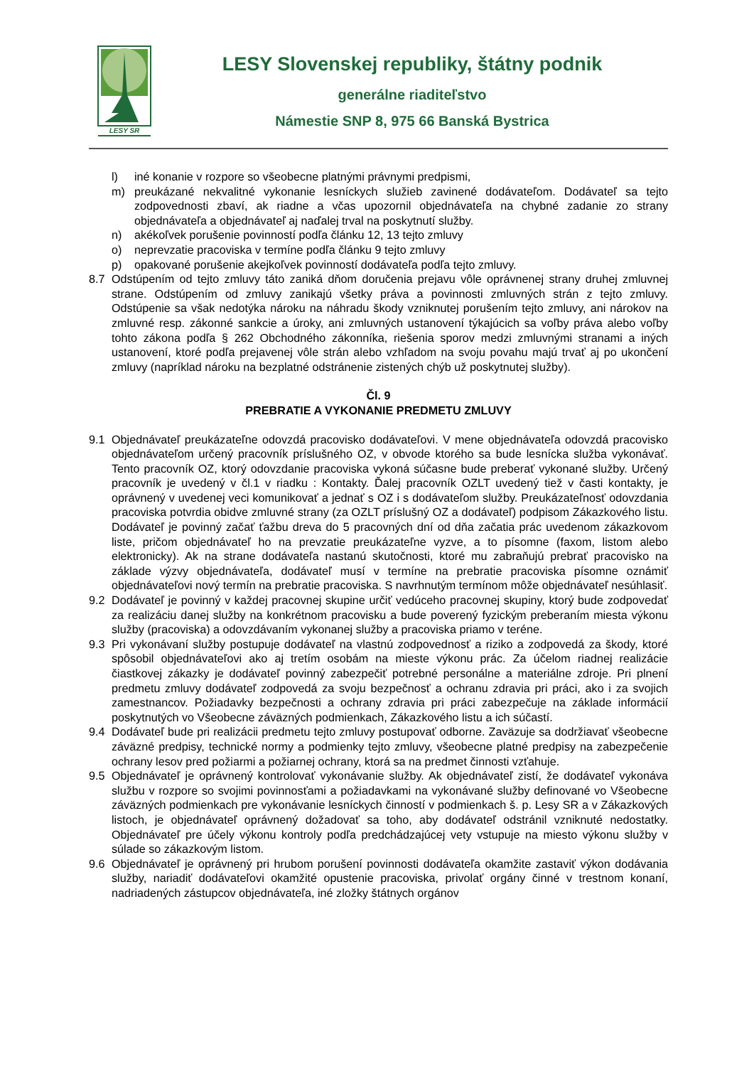LESY SR
LESY Slovenskej republiky, štátny podnik
generálne riaditeľstvo
Námestie SNP 8, 975 66 Banská Bystrica
l) iné konanie v rozpore so všeobecne platnými právnymi predpismi,
m) preukázané nekvalitné vykonanie lesníckych služieb zavinené dodávateľom. Dodávateľ sa tejto zodpovednosti zbaví, ak riadne a včas upozornil objednávateľa na chybné zadanie zo strany objednávateľa a objednávateľ aj naďalej trval na poskytnutí služby.
n) akékoľvek porušenie povinností podľa článku 12, 13 tejto zmluvy
o) neprevzatie pracoviska v termíne podľa článku 9 tejto zmluvy
p) opakované porušenie akejkoľvek povinností dodávateľa podľa tejto zmluvy.
8.7 Odstúpením od tejto zmluvy táto zaniká dňom doručenia prejavu vôle oprávnenej strany druhej zmluvnej strane. Odstúpením od zmluvy zanikajú všetky práva a povinnosti zmluvných strán z tejto zmluvy. Odstúpenie sa však nedotýka nároku na náhradu škody vzniknutej porušením tejto zmluvy, ani nárokov na zmluvné resp. zákonné sankcie a úroky, ani zmluvných ustanovení týkajúcich sa voľby práva alebo voľby tohto zákona podľa § 262 Obchodného zákonníka, riešenia sporov medzi zmluvnými stranami a iných ustanovení, ktoré podľa prejavenej vôle strán alebo vzhľadom na svoju povahu majú trvať aj po ukončení zmluvy (napríklad nároku na bezplatné odstránenie zistených chýb už poskytnutej služby).
Čl. 9
PREBRATIE A VYKONANIE PREDMETU ZMLUVY
9.1 Objednávateľ preukázateľne odovzdá pracovisko dodávateľovi. V mene objednávateľa odovzdá pracovisko objednávateľom určený pracovník príslušného OZ, v obvode ktorého sa bude lesnícka služba vykonávať. Tento pracovník OZ, ktorý odovzdanie pracoviska vykoná súčasne bude preberať vykonané služby. Určený pracovník je uvedený v čl.1 v riadku : Kontakty. Ďalej pracovník OZLT uvedený tiež v časti kontakty, je oprávnený v uvedenej veci komunikovať a jednať s OZ i s dodávateľom služby. Preukázateľnosť odovzdania pracoviska potvrdia obidve zmluvné strany (za OZLT príslušný OZ a dodávateľ) podpisom Zákazkového listu. Dodávateľ je povinný začať ťažbu dreva do 5 pracovných dní od dňa začatia prác uvedenom zákazkovom liste, pričom objednávateľ ho na prevzatie preukázateľne vyzve, a to písomne (faxom, listom alebo elektronicky). Ak na strane dodávateľa nastanú skutočnosti, ktoré mu zabraňujú prebrať pracovisko na základe výzvy objednávateľa, dodávateľ musí v termíne na prebratie pracoviska písomne oznámiť objednávateľovi nový termín na prebratie pracoviska. S navrhnutým termínom môže objednávateľ nesúhlasiť.
9.2 Dodávateľ je povinný v každej pracovnej skupine určiť vedúceho pracovnej skupiny, ktorý bude zodpovedať za realizáciu danej služby na konkrétnom pracovisku a bude poverený fyzickým preberaním miesta výkonu služby (pracoviska) a odovzdávaním vykonanej služby a pracoviska priamo v teréne.
9.3 Pri vykonávaní služby postupuje dodávateľ na vlastnú zodpovednosť a riziko a zodpovedá za škody, ktoré spôsobil objednávateľovi ako aj tretím osobám na mieste výkonu prác. Za účelom riadnej realizácie čiastkovej zákazky je dodávateľ povinný zabezpečiť potrebné personálne a materiálne zdroje. Pri plnení predmetu zmluvy dodávateľ zodpovedá za svoju bezpečnosť a ochranu zdravia pri práci, ako i za svojich zamestnancov. Požiadavky bezpečnosti a ochrany zdravia pri práci zabezpečuje na základe informácií poskytnutých vo Všeobecne záväzných podmienkach, Zákazkového listu a ich súčastí.
9.4 Dodávateľ bude pri realizácii predmetu tejto zmluvy postupovať odborne. Zaväzuje sa dodržiavať všeobecne záväzné predpisy, technické normy a podmienky tejto zmluvy, všeobecne platné predpisy na zabezpečenie ochrany lesov pred požiarmi a požiarnej ochrany, ktorá sa na predmet činnosti vzťahuje.
9.5 Objednávateľ je oprávnený kontrolovať vykonávanie služby. Ak objednávateľ zistí, že dodávateľ vykonáva službu v rozpore so svojimi povinnosťami a požiadavkami na vykonávané služby definované vo Všeobecne záväzných podmienkach pre vykonávanie lesníckych činností v podmienkach š. p. Lesy SR a v Zákazkových listoch, je objednávateľ oprávnený dožadovať sa toho, aby dodávateľ odstránil vzniknuté nedostatky. Objednávateľ pre účely výkonu kontroly podľa predchádzajúcej vety vstupuje na miesto výkonu služby v súlade so zákazkovým listom.
9.6 Objednávateľ je oprávnený pri hrubom porušení povinnosti dodávateľa okamžite zastaviť výkon dodávania služby, nariadiť dodávateľovi okamžité opustenie pracoviska, privolať orgány činné v trestnom konaní, nadriadených zástupcov objednávateľa, iné zložky štátnych orgánov